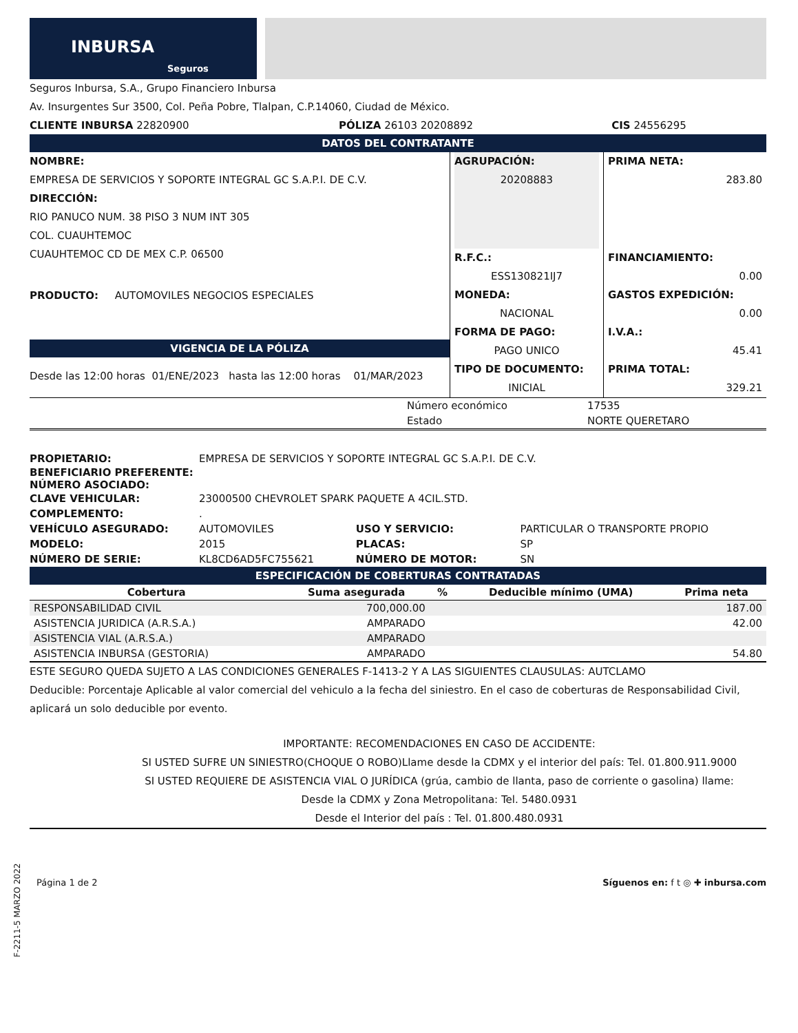INBURSA
Seguros
Seguros Inbursa, S.A., Grupo Financiero Inbursa
Av. Insurgentes Sur 3500, Col. Peña Pobre, Tlalpan, C.P.14060, Ciudad de México.
| CLIENTE INBURSA 22820900 | PÓLIZA 26103 20208892 | CIS 24556295 |
DATOS DEL CONTRATANTE
| NOMBRE: EMPRESA DE SERVICIOS Y SOPORTE INTEGRAL GC S.A.P.I. DE C.V. DIRECCIÓN: RIO PANUCO NUM. 38 PISO 3 NUM INT 305 COL. CUAUHTEMOC CUAUHTEMOC CD DE MEX C.P. 06500 PRODUCTO: AUTOMOVILES NEGOCIOS ESPECIALES VIGENCIA DE LA PÓLIZA Desde las 12:00 horas 01/ENE/2023 hasta las 12:00 horas 01/MAR/2023 | AGRUPACIÓN: 20208883 R.F.C.: ESS130821IJ7 MONEDA: NACIONAL FORMA DE PAGO: PAGO UNICO TIPO DE DOCUMENTO: INICIAL | PRIMA NETA: 283.80 FINANCIAMIENTO: 0.00 GASTOS EXPEDICIÓN: 0.00 I.V.A.: 45.41 PRIMA TOTAL: 329.21 |
| | Número económico | 17535 |
| | Estado | NORTE QUERETARO |
| PROPIETARIO: | EMPRESA DE SERVICIOS Y SOPORTE INTEGRAL GC S.A.P.I. DE C.V. | | |
| BENEFICIARIO PREFERENTE: | | | |
| NÚMERO ASOCIADO: | | | |
| CLAVE VEHICULAR: | 23000500 CHEVROLET SPARK PAQUETE A 4CIL.STD. | | |
| COMPLEMENTO: | . | | |
| VEHÍCULO ASEGURADO: | AUTOMOVILES | USO Y SERVICIO: | PARTICULAR O TRANSPORTE PROPIO |
| MODELO: | 2015 | PLACAS: | SP |
| NÚMERO DE SERIE: | KL8CD6AD5FC755621 | NÚMERO DE MOTOR: | SN |
ESPECIFICACIÓN DE COBERTURAS CONTRATADAS
| Cobertura | Suma asegurada | % | Deducible mínimo (UMA) | Prima neta |
| --- | --- | --- | --- | --- |
| RESPONSABILIDAD CIVIL | 700,000.00 | | | 187.00 |
| ASISTENCIA JURIDICA (A.R.S.A.) | AMPARADO | | | 42.00 |
| ASISTENCIA VIAL (A.R.S.A.) | AMPARADO | | | |
| ASISTENCIA INBURSA (GESTORIA) | AMPARADO | | | 54.80 |
ESTE SEGURO QUEDA SUJETO A LAS CONDICIONES GENERALES F-1413-2 Y A LAS SIGUIENTES CLAUSULAS: AUTCLAMO
Deducible: Porcentaje Aplicable al valor comercial del vehiculo a la fecha del siniestro. En el caso de coberturas de Responsabilidad Civil, aplicará un solo deducible por evento.
IMPORTANTE: RECOMENDACIONES EN CASO DE ACCIDENTE:
SI USTED SUFRE UN SINIESTRO(CHOQUE O ROBO)Llame desde la CDMX y el interior del país: Tel. 01.800.911.9000
SI USTED REQUIERE DE ASISTENCIA VIAL O JURÍDICA (grúa, cambio de llanta, paso de corriente o gasolina) llame:
Desde la CDMX y Zona Metropolitana: Tel. 5480.0931
Desde el Interior del país : Tel. 01.800.480.0931
Página 1 de 2 Síguenos en: f t ◎ ✚ inbursa.com
F-2211-5 MARZO 2022